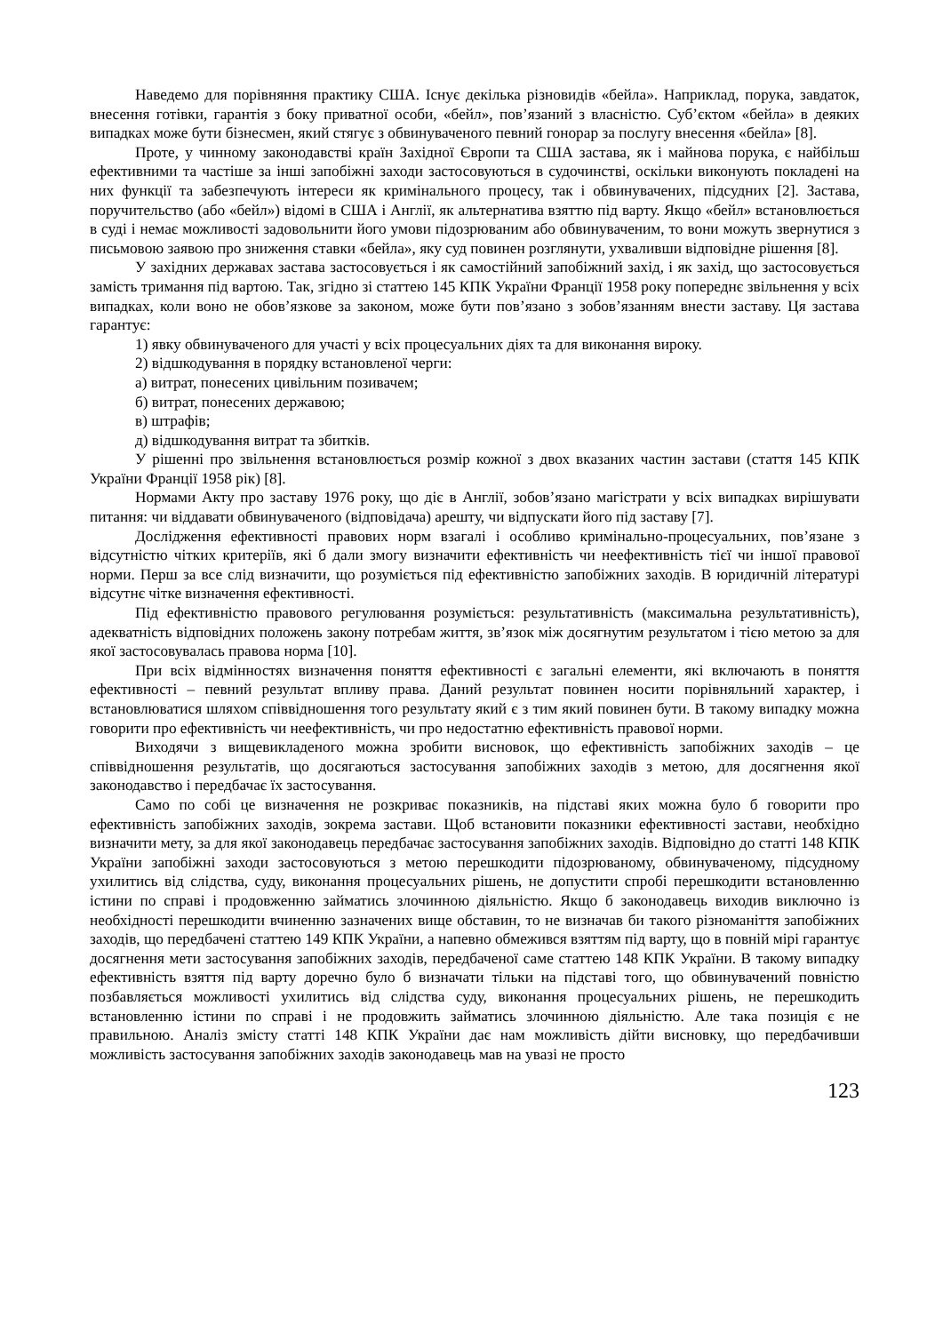Наведемо для порівняння практику США. Існує декілька різновидів «бейла». Наприклад, порука, завдаток, внесення готівки, гарантія з боку приватної особи, «бейл», пов’язаний з власністю. Суб’єктом «бейла» в деяких випадках може бути бізнесмен, який стягує з обвинуваченого певний гонорар за послугу внесення «бейла» [8].
Проте, у чинному законодавстві країн Західної Європи та США застава, як і майнова порука, є найбільш ефективними та частіше за інші запобіжні заходи застосовуються в судочинстві, оскільки виконують покладені на них функції та забезпечують інтереси як кримінального процесу, так і обвинувачених, підсудних [2]. Застава, поручительство (або «бейл») відомі в США і Англії, як альтернатива взяттю під варту. Якщо «бейл» встановлюється в суді і немає можливості задовольнити його умови підозрюваним або обвинуваченим, то вони можуть звернутися з письмовою заявою про зниження ставки «бейла», яку суд повинен розглянути, ухваливши відповідне рішення [8].
У західних державах застава застосовується і як самостійний запобіжний захід, і як захід, що застосовується замість тримання під вартою. Так, згідно зі статтею 145 КПК України Франції 1958 року попереднє звільнення у всіх випадках, коли воно не обов’язкове за законом, може бути пов’язано з зобов’язанням внести заставу. Ця застава гарантує:
1) явку обвинуваченого для участі у всіх процесуальних діях та для виконання вироку.
2) відшкодування в порядку встановленої черги:
а) витрат, понесених цивільним позивачем;
б) витрат, понесених державою;
в) штрафів;
д) відшкодування витрат та збитків.
У рішенні про звільнення встановлюється розмір кожної з двох вказаних частин застави (стаття 145 КПК України Франції 1958 рік) [8].
Нормами Акту про заставу 1976 року, що діє в Англії, зобов’язано магістрати у всіх випадках вирішувати питання: чи віддавати обвинуваченого (відповідача) арешту, чи відпускати його під заставу [7].
Дослідження ефективності правових норм взагалі і особливо кримінально-процесуальних, пов’язане з відсутністю чітких критеріїв, які б дали змогу визначити ефективність чи неефективність тієї чи іншої правової норми. Перш за все слід визначити, що розуміється під ефективністю запобіжних заходів. В юридичній літературі відсутнє чітке визначення ефективності.
Під ефективністю правового регулювання розуміється: результативність (максимальна результативність), адекватність відповідних положень закону потребам життя, зв’язок між досягнутим результатом і тією метою за для якої застосовувалась правова норма [10].
При всіх відмінностях визначення поняття ефективності є загальні елементи, які включають в поняття ефективності – певний результат впливу права. Даний результат повинен носити порівняльний характер, і встановлюватися шляхом співвідношення того результату який є з тим який повинен бути. В такому випадку можна говорити про ефективність чи неефективність, чи про недостатню ефективність правової норми.
Виходячи з вищевикладеного можна зробити висновок, що ефективність запобіжних заходів – це співвідношення результатів, що досягаються застосування запобіжних заходів з метою, для досягнення якої законодавство і передбачає їх застосування.
Само по собі це визначення не розкриває показників, на підставі яких можна було б говорити про ефективність запобіжних заходів, зокрема застави. Щоб встановити показники ефективності застави, необхідно визначити мету, за для якої законодавець передбачає застосування запобіжних заходів. Відповідно до статті 148 КПК України запобіжні заходи застосовуються з метою перешкодити підозрюваному, обвинуваченому, підсудному ухилитись від слідства, суду, виконання процесуальних рішень, не допустити спробі перешкодити встановленню істини по справі і продовженню займатись злочинною діяльністю. Якщо б законодавець виходив виключно із необхідності перешкодити вчиненню зазначених вище обставин, то не визначав би такого різноманіття запобіжних заходів, що передбачені статтею 149 КПК України, а напевно обмежився взяттям під варту, що в повній мірі гарантує досягнення мети застосування запобіжних заходів, передбаченої саме статтею 148 КПК України. В такому випадку ефективність взяття під варту доречно було б визначати тільки на підставі того, що обвинувачений повністю позбавляється можливості ухилитись від слідства суду, виконання процесуальних рішень, не перешкодить встановленню істини по справі і не продовжить займатись злочинною діяльністю. Але така позиція є не правильною. Аналіз змісту статті 148 КПК України дає нам можливість дійти висновку, що передбачивши можливість застосування запобіжних заходів законодавець мав на увазі не просто
123